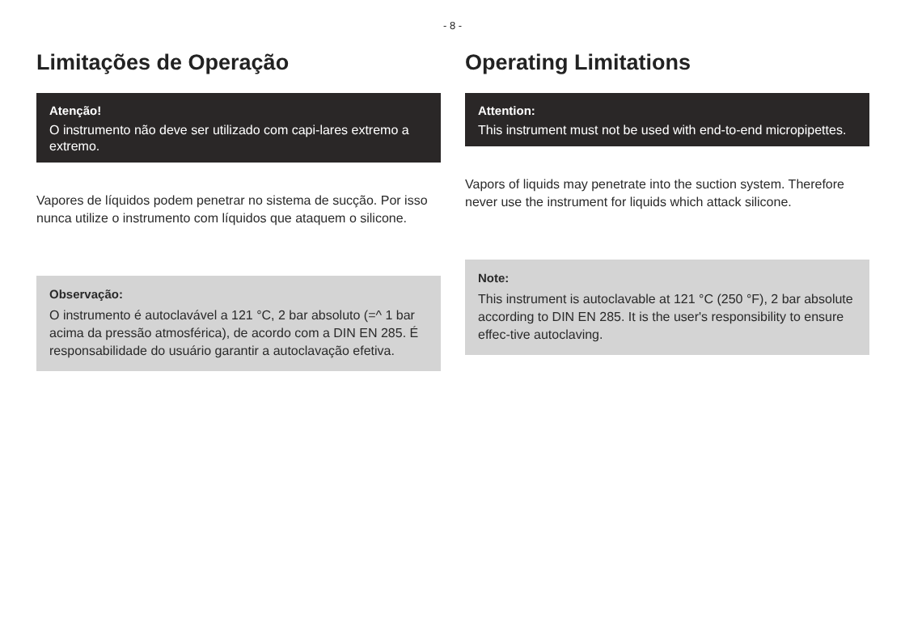- 8 -
Limitações de Operação
Atenção!
O instrumento não deve ser utilizado com capi-lares extremo a extremo.
Vapores de líquidos podem penetrar no sistema de sucção. Por isso nunca utilize o instrumento com líquidos que ataquem o silicone.
Observação:
O instrumento é autoclavável a 121 °C, 2 bar absoluto (=^ 1 bar acima da pressão atmosférica), de acordo com a DIN EN 285. É responsabilidade do usuário garantir a autoclavação efetiva.
Operating Limitations
Attention:
This instrument must not be used with end-to-end micropipettes.
Vapors of liquids may penetrate into the suction system. Therefore never use the instrument for liquids which attack silicone.
Note:
This instrument is autoclavable at 121 °C (250 °F), 2 bar absolute according to DIN EN 285. It is the user's responsibility to ensure effec-tive autoclaving.